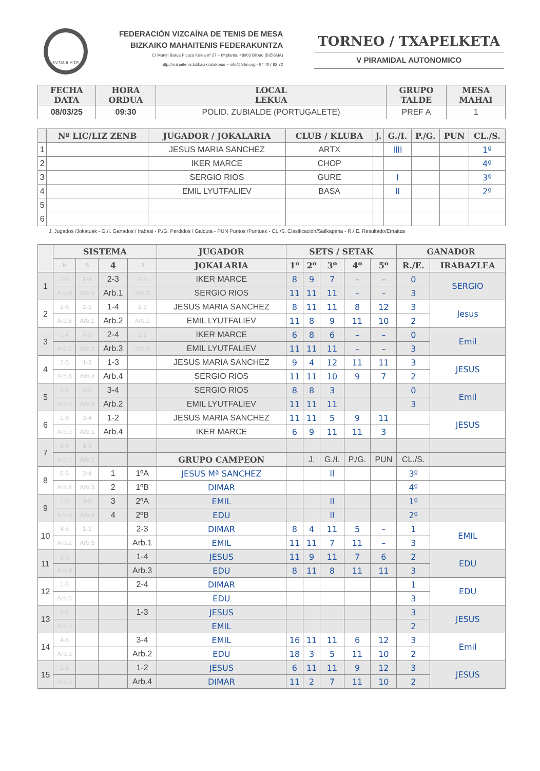F.V.T.M. B.M.T.F.
FEDERACIÓN VIZCAÍNA DE TENIS DE MESA
BIZKAIKO MAHAITENIS FEDERAKUNTZA
C/ Martin Barua Picaza Kalea nº 27 – 6ª planta, 48003 Bilbao (BIZKAIA)
http://mahaitenis.bizkaiakirolak.eus – info@fvtm.org - 94 407 92 72
TORNEO / TXAPELKETA
V PIRAMIDAL AUTONOMICO
| FECHA DATA | HORA ORDUA | LOCAL LEKUA | GRUPO TALDE | MESA MAHAI |
| --- | --- | --- | --- | --- |
| 08/03/25 | 09:30 | POLID. ZUBIALDE (PORTUGALETE) | PREF A | 1 |
| | Nº LIC/LIZ ZENB | JUGADOR / JOKALARIA | CLUB / KLUBA | J. | G./I. | P./G. | PUN | CL./S. |
| --- | --- | --- | --- | --- | --- | --- | --- | --- |
| 1 | | JESUS MARIA SANCHEZ | ARTX | | llll | | | 1º |
| 2 | | IKER MARCE | CHOP | | | | | 4º |
| 3 | | SERGIO RIOS | GURE | | l | | | 3º |
| 4 | | EMIL LYUTFALIEV | BASA | | ll | | | 2º |
| 5 | | | | | | | | |
| 6 | | | | | | | | |
J. Jugados /Jokatuak - G./I. Ganados / Irabasi - P./G. Perdidos / Galduta - PUN Puntos /Puntuak - CL./S. Clasificacion/Sailkapena - R./ E. Resultado/Emaitza
| | SISTEMA | | | | JUGADOR | SETS / SETAK | | | | | GANADOR | |
| --- | --- | --- | --- | --- | --- | --- | --- | --- | --- | --- | --- | --- |
| | 6 | 5 | 4 | 3 | JOKALARIA | 1º | 2º | 3º | 4º | 5º | R./E. | IRABAZLEA |
| 1 | 3-5 | 1-4 | 2-3 | 1-3 | IKER MARCE | 8 | 9 | 7 | – | – | 0 | SERGIO |
| | Arb.4 | Arb.5 | Arb.1 | Arb.2 | SERGIO RIOS | 11 | 11 | 11 | – | – | 3 | |
| 2 | 2-6 | 2-3 | 1-4 | 2-3 | JESUS MARIA SANCHEZ | 8 | 11 | 11 | 8 | 12 | 3 | Jesus |
| | Arb.5 | Arb.1 | Arb.2 | Arb.1 | EMIL LYUTFALIEV | 11 | 8 | 9 | 11 | 10 | 2 | |
| 3 | 1-4 | 4-5 | 2-4 | 1-2 | IKER MARCE | 6 | 8 | 6 | – | – | 0 | Emil |
| | Arb.2 | Arb.2 | Arb.3 | Arb.3 | EMIL LYUTFALIEV | 11 | 11 | 11 | – | – | 3 | |
| 4 | 2-5 | 1-3 | 1-3 | | JESUS MARIA SANCHEZ | 9 | 4 | 12 | 11 | 11 | 3 | JESUS |
| | Arb.4 | Arb.4 | Arb.4 | | SERGIO RIOS | 11 | 11 | 10 | 9 | 7 | 2 | |
| 5 | 3-4 | 2-5 | 3-4 | | SERGIO RIOS | 8 | 8 | 3 | | | 0 | Emil |
| | Arb.6 | Arb.3 | Arb.2 | | EMIL LYUTFALIEV | 11 | 11 | 11 | | | 3 | |
| 6 | 1-6 | 3-4 | 1-2 | | JESUS MARIA SANCHEZ | 11 | 11 | 5 | 9 | 11 | | JESUS |
| | Arb.3 | Arb.1 | Arb.4 | | IKER MARCE | 6 | 9 | 11 | 11 | 3 | | |
| 7 | 2-4 | 1-5 | | | | | | | | | | |
| | Arb.5 | Arb.2 | | | GRUPO CAMPEON | | J. | G./I. | P./G. | PUN | CL./S. | |
| 8 | 5-6 | 2-4 | 1 | 1ºA | JESUS Mª SANCHEZ | | | ll | | | 3º | |
| | Arb.4 | Arb.3 | 2 | 1ºB | DIMAR | | | | | | 4º | |
| 9 | 1-3 | 3-5 | 3 | 2ºA | EMIL | | | ll | | | 1º | |
| | Arb.4 | Arb.4 | 4 | 2ºB | EDU | | | ll | | | 2º | |
| 10 | 4-6 | 1-2 | | 2-3 | DIMAR | 8 | 4 | 11 | 5 | – | 1 | EMIL |
| | Arb.2 | Arb.5 | | Arb.1 | EMIL | 11 | 11 | 7 | 11 | – | 3 | |
| 11 | 2-3 | | | 1-4 | JESUS | 11 | 9 | 11 | 7 | 6 | 2 | EDU |
| | Arb.4 | | | Arb.3 | EDU | 8 | 11 | 8 | 11 | 11 | 3 | |
| 12 | 1-5 | | | 2-4 | DIMAR | | | | | | 1 | EDU |
| | Arb.6 | | | | EDU | | | | | | 3 | |
| 13 | 3-6 | | | 1-3 | JESUS | | | | | | 3 | JESUS |
| | Arb.1 | | | | EMIL | | | | | | 2 | |
| 14 | 4-5 | | | 3-4 | EMIL | 16 | 11 | 11 | 6 | 12 | 3 | Emil |
| | Arb.3 | | | Arb.2 | EDU | 18 | 3 | 5 | 11 | 10 | 2 | |
| 15 | 1-2 | | | 1-2 | JESUS | 6 | 11 | 11 | 9 | 12 | 3 | JESUS |
| | Arb.5 | | | Arb.4 | DIMAR | 11 | 2 | 7 | 11 | 10 | 2 | |